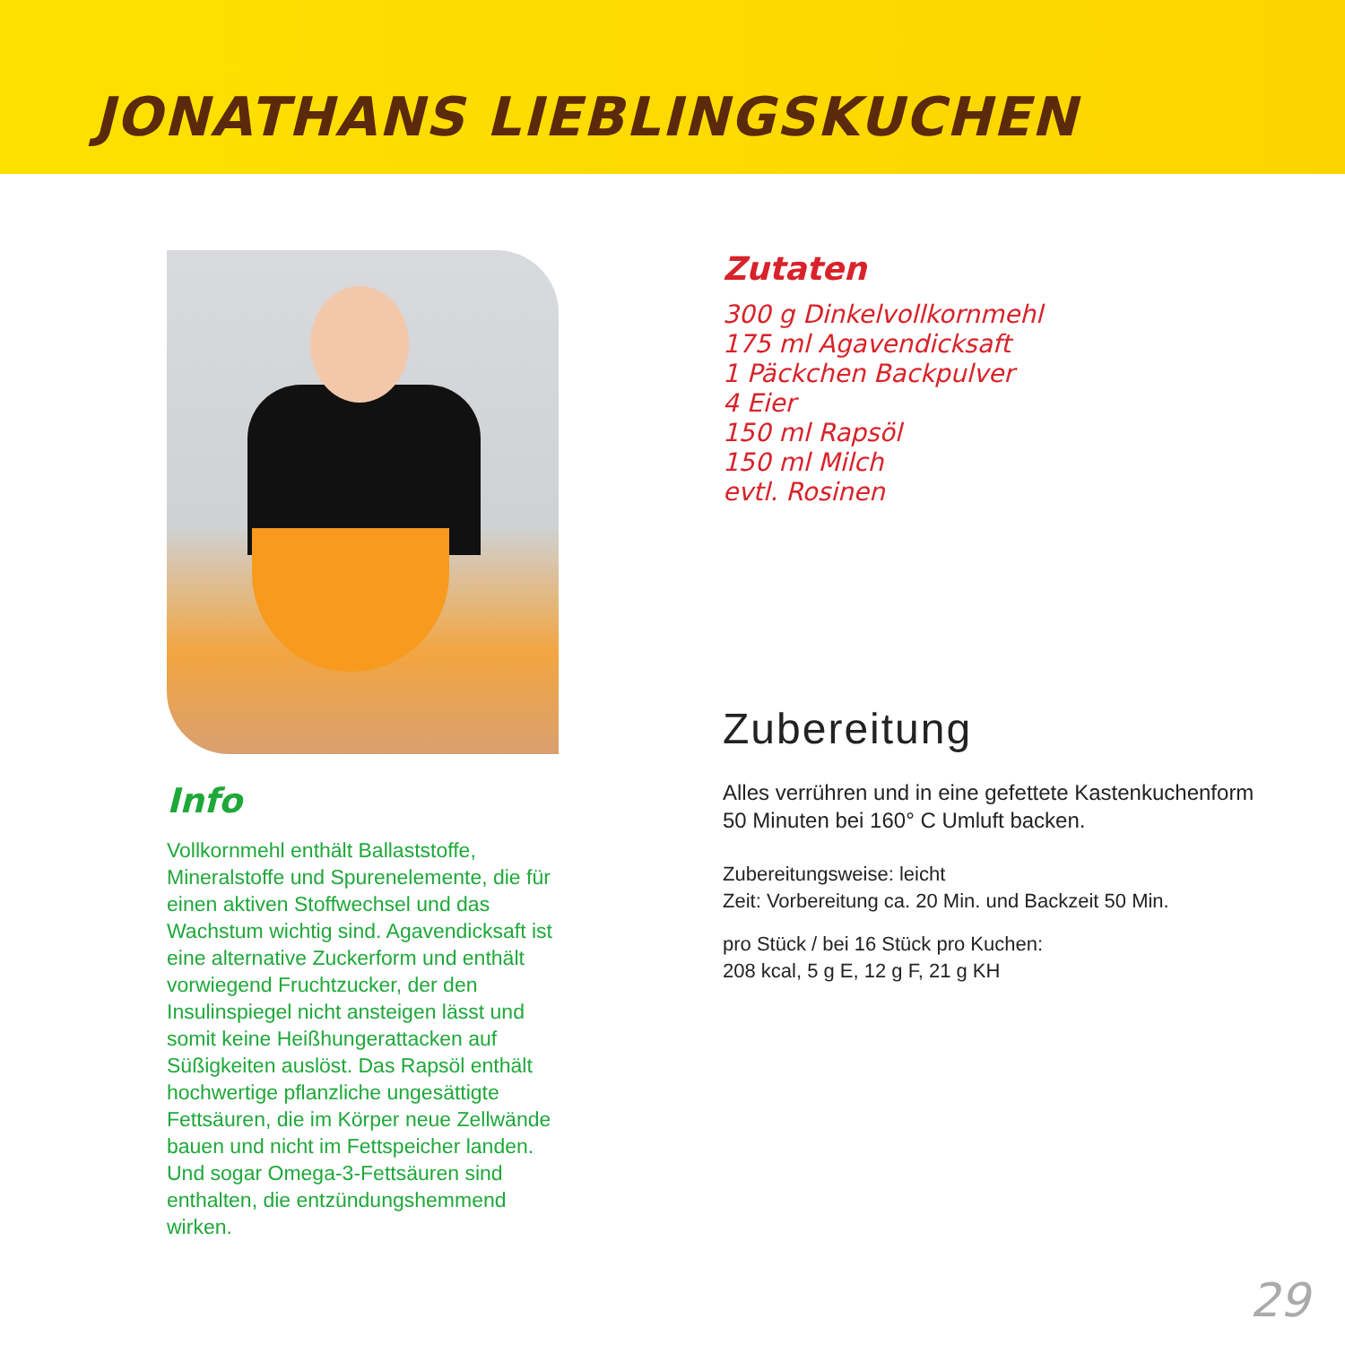JONATHANS LIEBLINGSKUCHEN
Info
Vollkornmehl enthält Ballaststoffe, Mineralstoffe und Spurenelemente, die für einen aktiven Stoffwechsel und das Wachstum wichtig sind. Agavendicksaft ist eine alternative Zuckerform und enthält vorwiegend Fruchtzucker, der den Insulinspiegel nicht ansteigen lässt und somit keine Heißhungerattacken auf Süßigkeiten auslöst. Das Rapsöl enthält hochwertige pflanzliche ungesättigte Fettsäuren, die im Körper neue Zellwände bauen und nicht im Fettspeicher landen. Und sogar Omega-3-Fettsäuren sind enthalten, die entzündungshemmend wirken.
Zutaten
300 g Dinkelvollkornmehl
175 ml Agavendicksaft
1 Päckchen Backpulver
4 Eier
150 ml Rapsöl
150 ml Milch
evtl. Rosinen
Zubereitung
Alles verrühren und in eine gefettete Kastenkuchenform 50 Minuten bei 160° C Umluft backen.
Zubereitungsweise: leicht
Zeit: Vorbereitung ca. 20 Min. und Backzeit 50 Min.
pro Stück / bei 16 Stück pro Kuchen:
208 kcal, 5 g E, 12 g F, 21 g KH
29